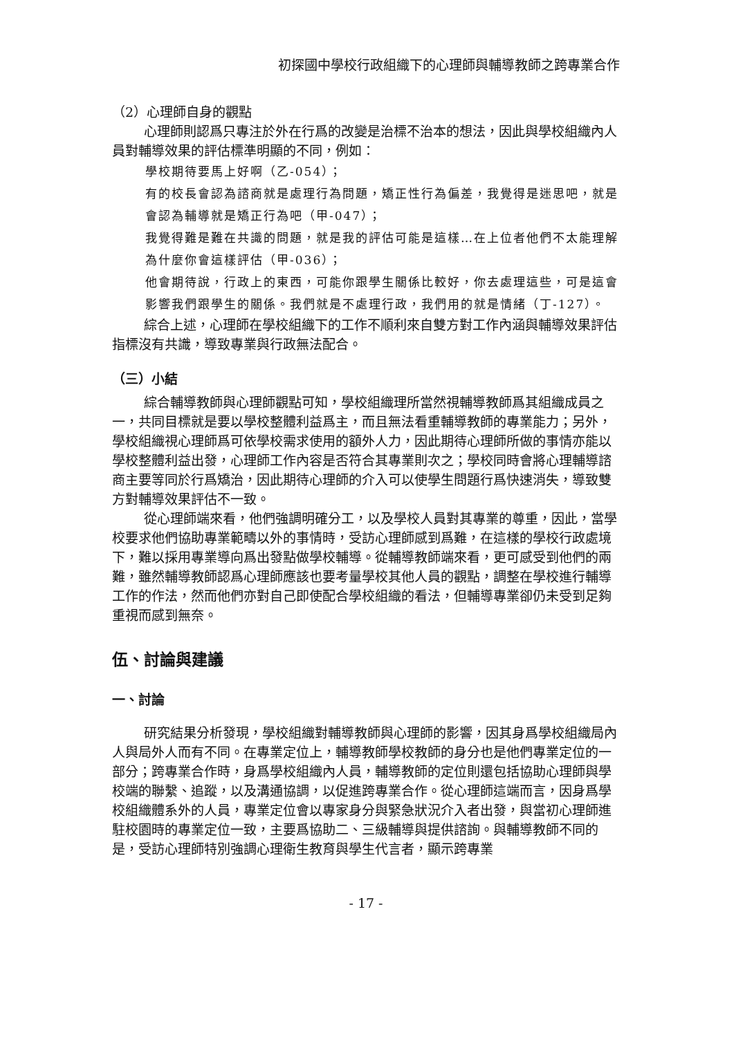初探國中學校行政組織下的心理師與輔導教師之跨專業合作
（2）心理師自身的觀點
心理師則認爲只專注於外在行爲的改變是治標不治本的想法，因此與學校組織內人員對輔導效果的評估標準明顯的不同，例如：
學校期待要馬上好啊（乙-054）；
有的校長會認為諮商就是處理行為問題，矯正性行為偏差，我覺得是迷思吧，就是會認為輔導就是矯正行為吧（甲-047）；
我覺得難是難在共識的問題，就是我的評估可能是這樣…在上位者他們不太能理解為什麼你會這樣評估（甲-036）；
他會期待說，行政上的東西，可能你跟學生關係比較好，你去處理這些，可是這會影響我們跟學生的關係。我們就是不處理行政，我們用的就是情緒（丁-127）。
綜合上述，心理師在學校組織下的工作不順利來自雙方對工作內涵與輔導效果評估指標沒有共識，導致專業與行政無法配合。
（三）小結
綜合輔導教師與心理師觀點可知，學校組織理所當然視輔導教師爲其組織成員之一，共同目標就是要以學校整體利益爲主，而且無法看重輔導教師的專業能力；另外，學校組織視心理師爲可依學校需求使用的額外人力，因此期待心理師所做的事情亦能以學校整體利益出發，心理師工作內容是否符合其專業則次之；學校同時會將心理輔導諮商主要等同於行爲矯治，因此期待心理師的介入可以使學生問題行爲快速消失，導致雙方對輔導效果評估不一致。
從心理師端來看，他們強調明確分工，以及學校人員對其專業的尊重，因此，當學校要求他們協助專業範疇以外的事情時，受訪心理師感到爲難，在這樣的學校行政處境下，難以採用專業導向爲出發點做學校輔導。從輔導教師端來看，更可感受到他們的兩難，雖然輔導教師認爲心理師應該也要考量學校其他人員的觀點，調整在學校進行輔導工作的作法，然而他們亦對自己即使配合學校組織的看法，但輔導專業卻仍未受到足夠重視而感到無奈。
伍、討論與建議
一、討論
研究結果分析發現，學校組織對輔導教師與心理師的影響，因其身爲學校組織局內人與局外人而有不同。在專業定位上，輔導教師學校教師的身分也是他們專業定位的一部分；跨專業合作時，身爲學校組織內人員，輔導教師的定位則還包括協助心理師與學校端的聯繫、追蹤，以及溝通協調，以促進跨專業合作。從心理師這端而言，因身爲學校組織體系外的人員，專業定位會以專家身分與緊急狀況介入者出發，與當初心理師進駐校園時的專業定位一致，主要爲協助二、三級輔導與提供諮詢。與輔導教師不同的是，受訪心理師特別強調心理衛生教育與學生代言者，顯示跨專業
- 17 -